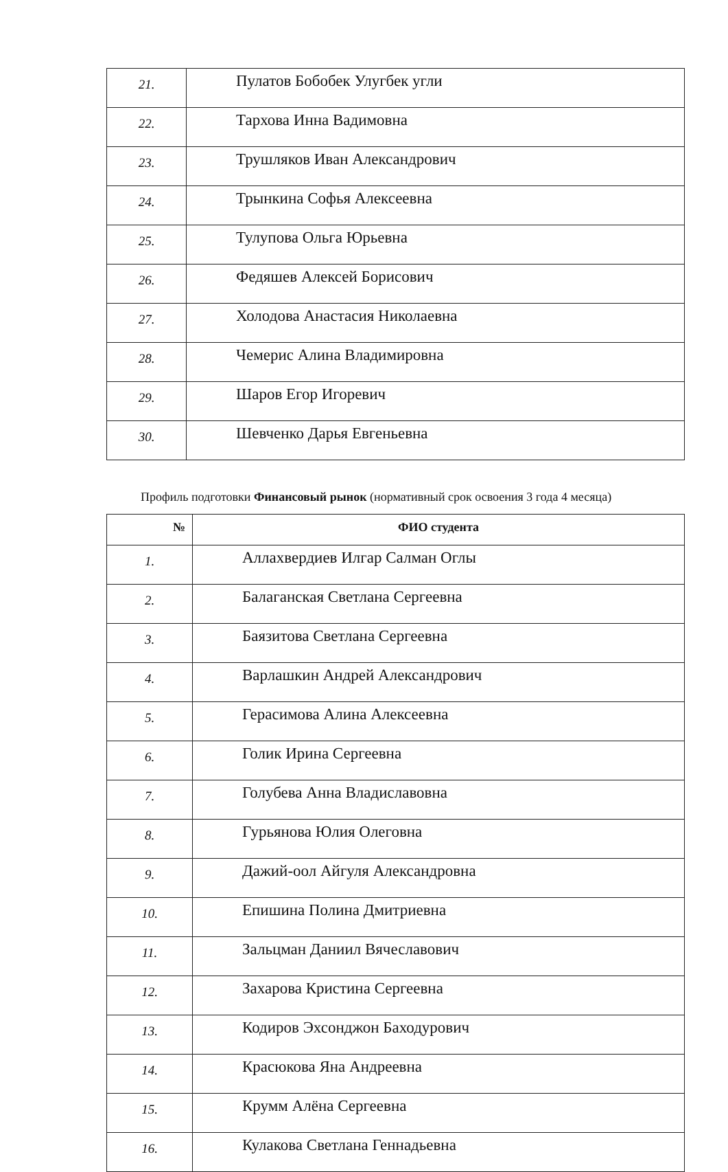| 21. | Пулатов Бобобек Улугбек угли |
| 22. | Тархова Инна Вадимовна |
| 23. | Трушляков Иван Александрович |
| 24. | Трынкина Софья Алексеевна |
| 25. | Тулупова Ольга Юрьевна |
| 26. | Федяшев Алексей Борисович |
| 27. | Холодова Анастасия Николаевна |
| 28. | Чемерис Алина Владимировна |
| 29. | Шаров Егор Игоревич |
| 30. | Шевченко Дарья Евгеньевна |
Профиль подготовки Финансовый рынок (нормативный срок освоения 3 года 4 месяца)
| № | ФИО студента |
| --- | --- |
| 1. | Аллахвердиев Илгар Салман Оглы |
| 2. | Балаганская Светлана Сергеевна |
| 3. | Баязитова Светлана Сергеевна |
| 4. | Варлашкин Андрей Александрович |
| 5. | Герасимова Алина Алексеевна |
| 6. | Голик Ирина Сергеевна |
| 7. | Голубева Анна Владиславовна |
| 8. | Гурьянова Юлия Олеговна |
| 9. | Дажий-оол Айгуля Александровна |
| 10. | Епишина Полина Дмитриевна |
| 11. | Зальцман Даниил Вячеславович |
| 12. | Захарова Кристина Сергеевна |
| 13. | Кодиров Эхсонджон Баходурович |
| 14. | Красюкова Яна Андреевна |
| 15. | Крумм Алёна Сергеевна |
| 16. | Кулакова Светлана Геннадьевна |